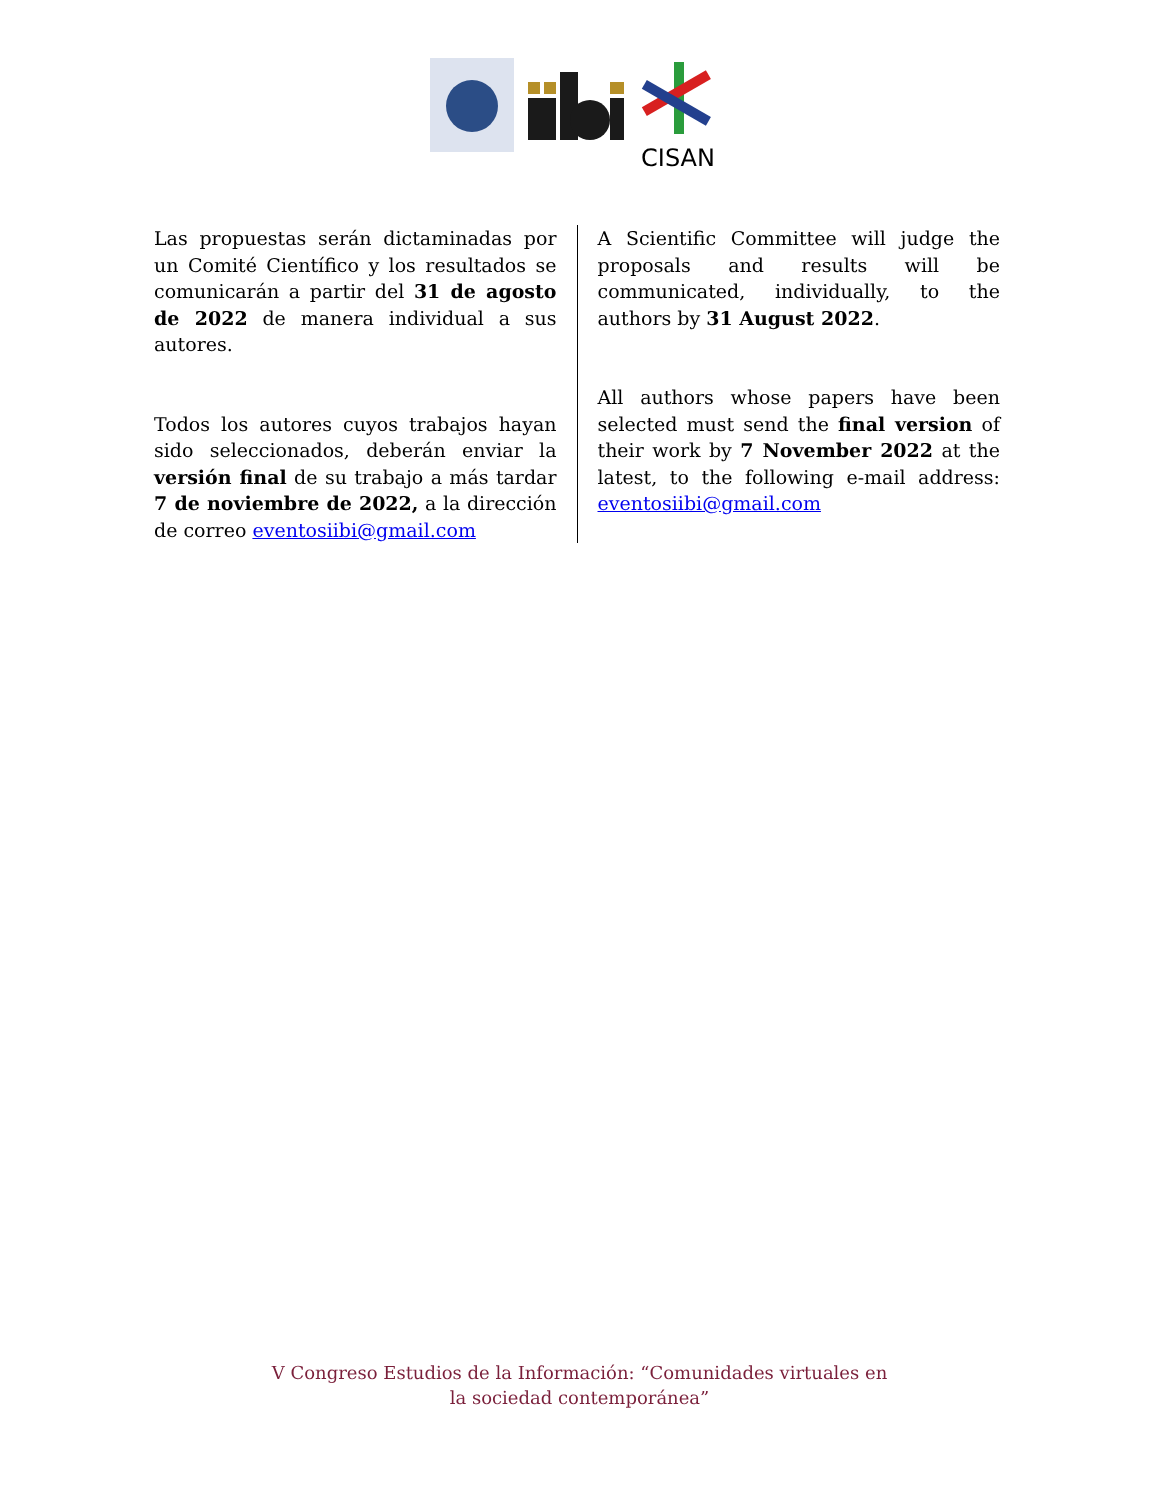CISAN
Las propuestas serán dictaminadas por un Comité Científico y los resultados se comunicarán a partir del 31 de agosto de 2022 de manera individual a sus autores.
Todos los autores cuyos trabajos hayan sido seleccionados, deberán enviar la versión final de su trabajo a más tardar 7 de noviembre de 2022, a la dirección de correo eventosiibi@gmail.com
A Scientific Committee will judge the proposals and results will be communicated, individually, to the authors by 31 August 2022.
All authors whose papers have been selected must send the final version of their work by 7 November 2022 at the latest, to the following e-mail address: eventosiibi@gmail.com
V Congreso Estudios de la Información: “Comunidades virtuales en
la sociedad contemporánea”